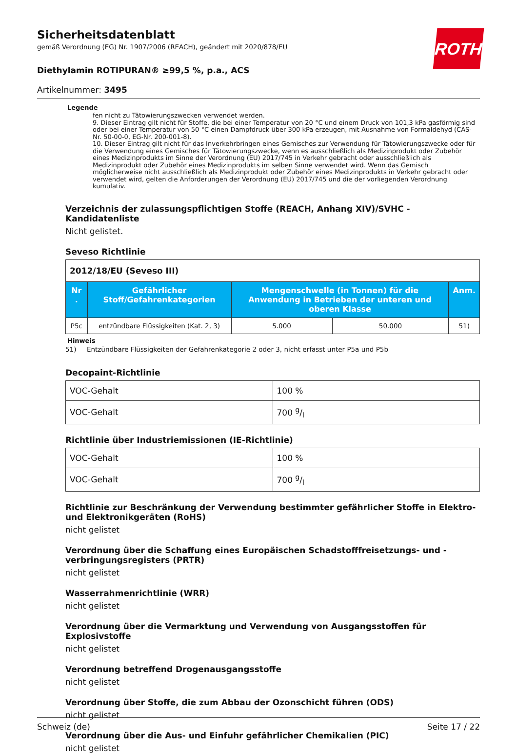ROTH
Sicherheitsdatenblatt
gemäß Verordnung (EG) Nr. 1907/2006 (REACH), geändert mit 2020/878/EU
Diethylamin ROTIPURAN® ≥99,5 %, p.a., ACS
Artikelnummer: 3495
Legende
fen nicht zu Tätowierungszwecken verwendet werden.
9. Dieser Eintrag gilt nicht für Stoffe, die bei einer Temperatur von 20 °C und einem Druck von 101,3 kPa gasförmig sind oder bei einer Temperatur von 50 °C einen Dampfdruck über 300 kPa erzeugen, mit Ausnahme von Formaldehyd (CAS-Nr. 50-00-0, EG-Nr. 200-001-8).
10. Dieser Eintrag gilt nicht für das Inverkehrbringen eines Gemisches zur Verwendung für Tätowierungszwecke oder für die Verwendung eines Gemisches für Tätowierungszwecke, wenn es ausschließlich als Medizinprodukt oder Zubehör eines Medizinprodukts im Sinne der Verordnung (EU) 2017/745 in Verkehr gebracht oder ausschließlich als Medizinprodukt oder Zubehör eines Medizinprodukts im selben Sinne verwendet wird. Wenn das Gemisch möglicherweise nicht ausschließlich als Medizinprodukt oder Zubehör eines Medizinprodukts in Verkehr gebracht oder verwendet wird, gelten die Anforderungen der Verordnung (EU) 2017/745 und die der vorliegenden Verordnung kumulativ.
Verzeichnis der zulassungspflichtigen Stoffe (REACH, Anhang XIV)/SVHC - Kandidatenliste
Nicht gelistet.
Seveso Richtlinie
| 2012/18/EU (Seveso III) | | | | |
| Nr . | Gefährlicher Stoff/Gefahrenkategorien | Mengenschwelle (in Tonnen) für die Anwendung in Betrieben der unteren und oberen Klasse | | Anm. |
| P5c | entzündbare Flüssigkeiten (Kat. 2, 3) | 5.000 | 50.000 | 51) |
Hinweis
51) Entzündbare Flüssigkeiten der Gefahrenkategorie 2 oder 3, nicht erfasst unter P5a und P5b
Decopaint-Richtlinie
| VOC-Gehalt | 100 % |
| VOC-Gehalt | 700 g/l |
Richtlinie über Industriemissionen (IE-Richtlinie)
| VOC-Gehalt | 100 % |
| VOC-Gehalt | 700 g/l |
Richtlinie zur Beschränkung der Verwendung bestimmter gefährlicher Stoffe in Elektro- und Elektronikgeräten (RoHS)
nicht gelistet
Verordnung über die Schaffung eines Europäischen Schadstofffreisetzungs- und -verbringungsregisters (PRTR)
nicht gelistet
Wasserrahmenrichtlinie (WRR)
nicht gelistet
Verordnung über die Vermarktung und Verwendung von Ausgangsstoffen für Explosivstoffe
nicht gelistet
Verordnung betreffend Drogenausgangsstoffe
nicht gelistet
Verordnung über Stoffe, die zum Abbau der Ozonschicht führen (ODS)
nicht gelistet
Verordnung über die Aus- und Einfuhr gefährlicher Chemikalien (PIC)
nicht gelistet
Schweiz (de) Seite 17 / 22